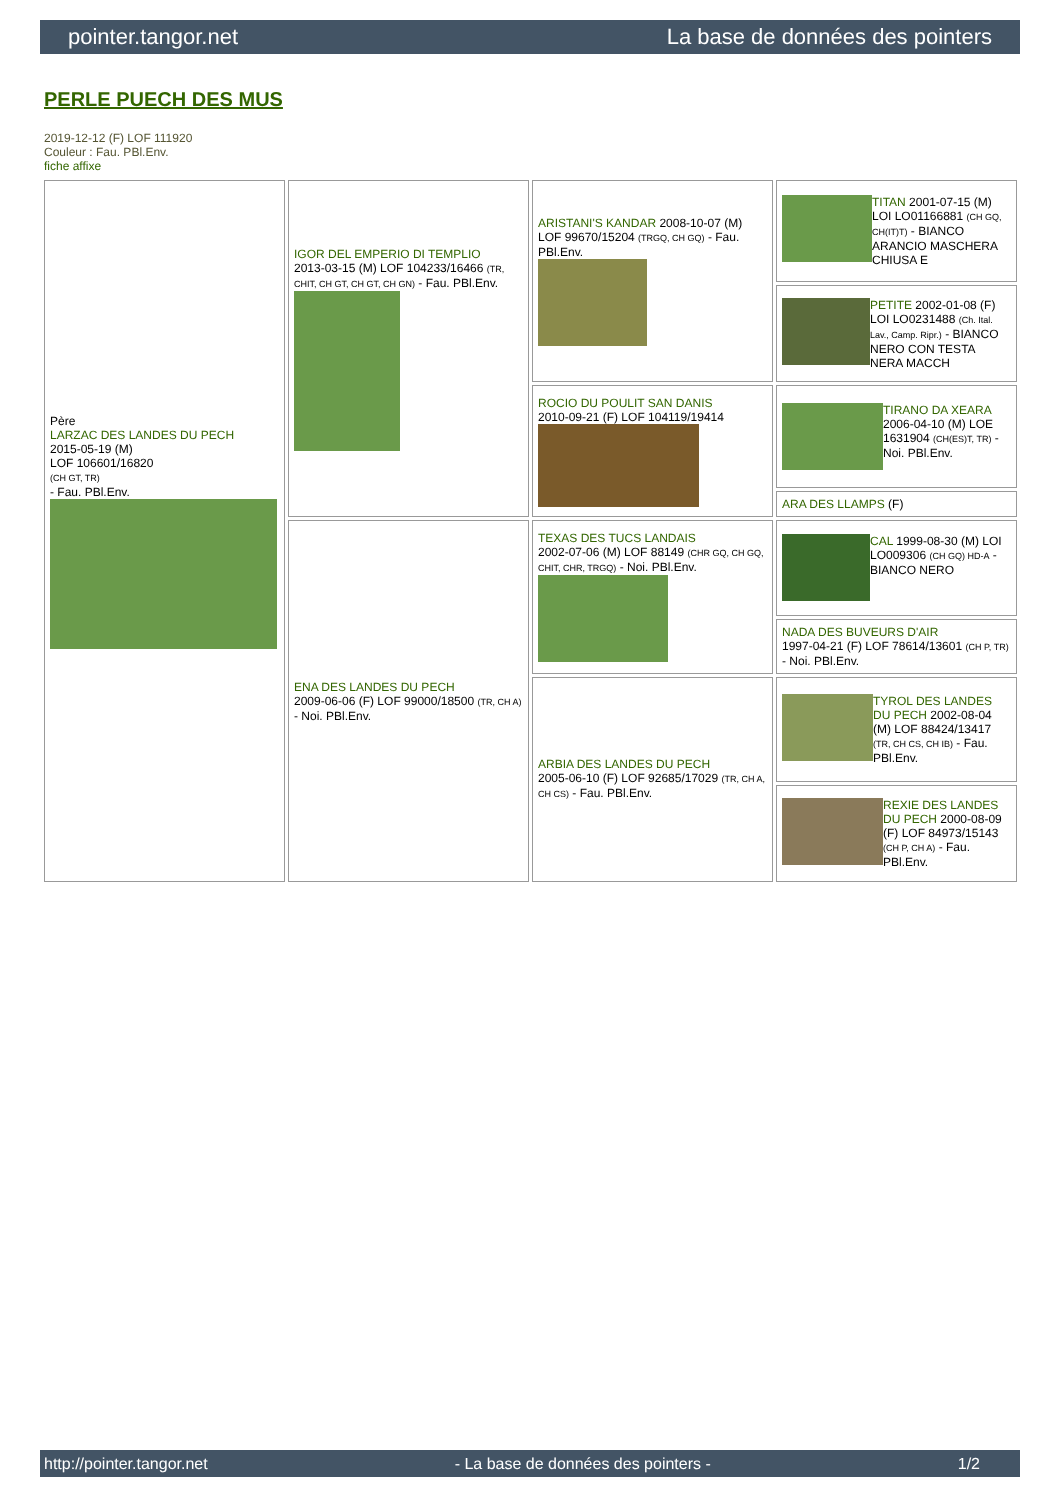pointer.tangor.net La base de données des pointers
PERLE PUECH DES MUS
2019-12-12 (F) LOF 111920
Couleur : Fau. PBl.Env.
fiche affixe
| Père LARZAC DES LANDES DU PECH 2015-05-19 (M) LOF 106601/16820 (CH GT, TR) - Fau. PBl.Env. | IGOR DEL EMPERIO DI TEMPLIO 2013-03-15 (M) LOF 104233/16466 (TR, CHIT, CH GT, CH GT, CH GN) - Fau. PBl.Env. | ARISTANI'S KANDAR 2008-10-07 (M) LOF 99670/15204 (TRGQ, CH GQ) - Fau. PBl.Env. | TITAN 2001-07-15 (M) LOI LO01166881 (CH GQ, CH(IT)T) - BIANCO ARANCIO MASCHERA CHIUSA E |
| | | | PETITE 2002-01-08 (F) LOI LO0231488 (Ch. Ital. Lav., Camp. Ripr.) - BIANCO NERO CON TESTA NERA MACCH |
| | | ROCIO DU POULIT SAN DANIS 2010-09-21 (F) LOF 104119/19414 | TIRANO DA XEARA 2006-04-10 (M) LOE 1631904 (CH(ES)T, TR) - Noi. PBl.Env. |
| | | | ARA DES LLAMPS (F) |
| | ENA DES LANDES DU PECH 2009-06-06 (F) LOF 99000/18500 (TR, CH A) - Noi. PBl.Env. | TEXAS DES TUCS LANDAIS 2002-07-06 (M) LOF 88149 (CHR GQ, CH GQ, CHIT, CHR, TRGQ) - Noi. PBl.Env. | CAL 1999-08-30 (M) LOI LO009306 (CH GQ) HD-A - BIANCO NERO |
| | | | NADA DES BUVEURS D'AIR 1997-04-21 (F) LOF 78614/13601 (CH P, TR) - Noi. PBl.Env. |
| | | ARBIA DES LANDES DU PECH 2005-06-10 (F) LOF 92685/17029 (TR, CH A, CH CS) - Fau. PBl.Env. | TYROL DES LANDES DU PECH 2002-08-04 (M) LOF 88424/13417 (TR, CH CS, CH IB) - Fau. PBl.Env. |
| | | | REXIE DES LANDES DU PECH 2000-08-09 (F) LOF 84973/15143 (CH P, CH A) - Fau. PBl.Env. |
http://pointer.tangor.net - La base de données des pointers - 1/2